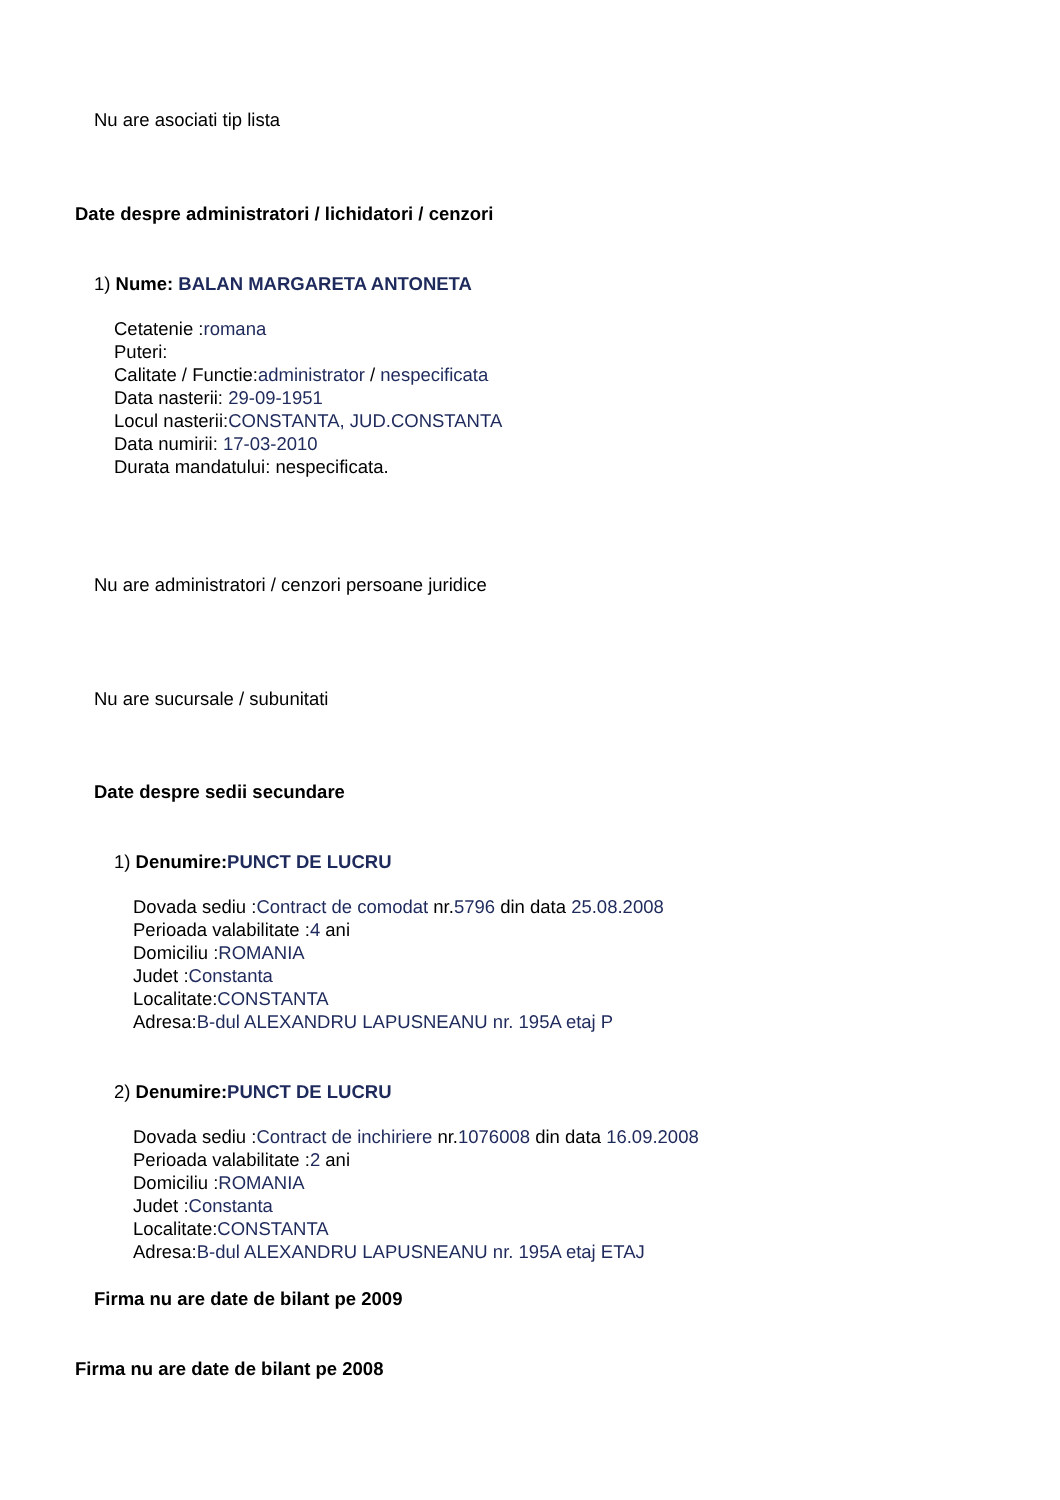Nu are asociati tip lista
Date despre administratori / lichidatori / cenzori
1) Nume: BALAN MARGARETA ANTONETA
Cetatenie :romana
Puteri:
Calitate / Functie:administrator / nespecificata
Data nasterii: 29-09-1951
Locul nasterii:CONSTANTA, JUD.CONSTANTA
Data numirii: 17-03-2010
Durata mandatului: nespecificata.
Nu are administratori / cenzori persoane juridice
Nu are sucursale / subunitati
Date despre sedii secundare
1) Denumire:PUNCT DE LUCRU
Dovada sediu :Contract de comodat nr.5796 din data 25.08.2008
Perioada valabilitate :4 ani
Domiciliu :ROMANIA
Judet :Constanta
Localitate:CONSTANTA
Adresa:B-dul ALEXANDRU LAPUSNEANU nr. 195A etaj P
2) Denumire:PUNCT DE LUCRU
Dovada sediu :Contract de inchiriere nr.1076008 din data 16.09.2008
Perioada valabilitate :2 ani
Domiciliu :ROMANIA
Judet :Constanta
Localitate:CONSTANTA
Adresa:B-dul ALEXANDRU LAPUSNEANU nr. 195A etaj ETAJ
Firma nu are date de bilant pe 2009
Firma nu are date de bilant pe 2008